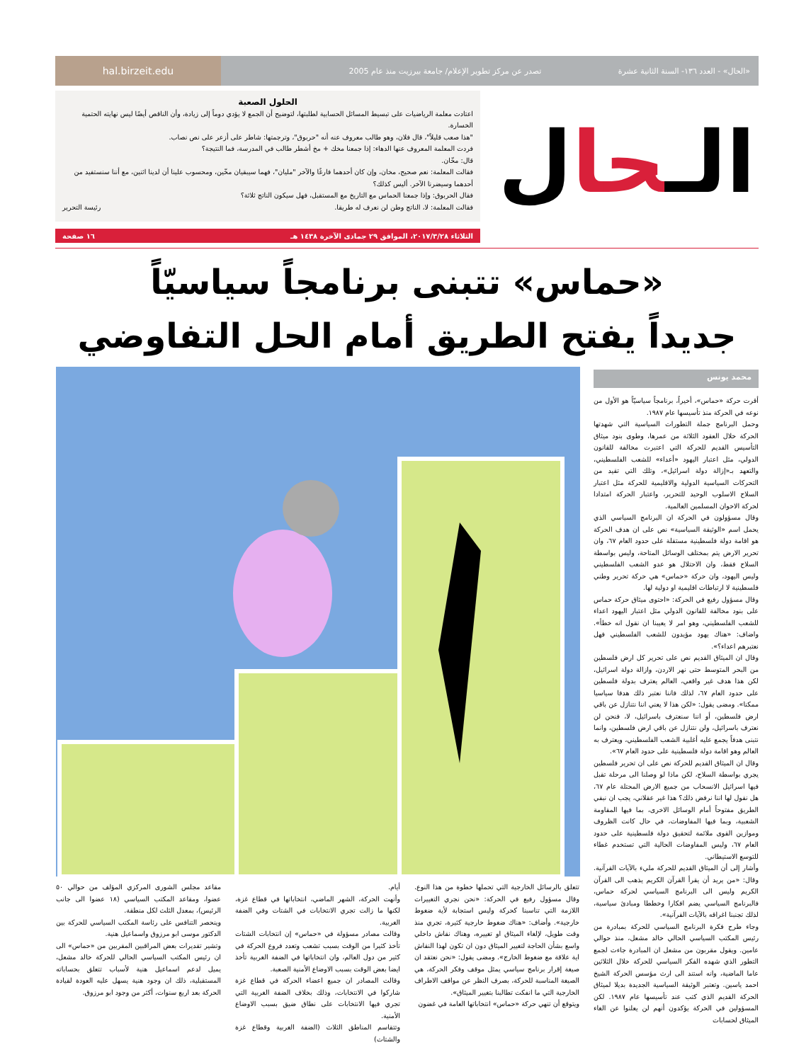«الحال» - العدد ١٣٦- السنة الثانية عشرة
تصدر عن مركز تطوير الإعلام/ جامعة بيرزيت منذ عام 2005
hal.birzeit.edu
الـحال
الحلول الصعبة
اعتادت معلمة الرياضيات على تبسيط المسائل الحسابية لطلبتها، لتوضيح أن الجمع لا يؤدي دوماً إلى زيادة، وأن الناقص أيضًا ليس نهايته الحتمية الخسارة.
"هذا صعب قليلاً"، قال فلان، وهو طالب معروف عنه أنه "حربوق"، وترجمتها: شاطر على أزعر على نص نصاب.
فردت المعلمة المعروف عنها الدهاء: إذا جمعنا مخك + مخ أشطر طالب في المدرسة، فما النتيجة؟
قال: مخّان.
فقالت المعلمة: نعم صحيح، مخان، وإن كان أحدهما فارغًا والآخر "مليان"، فهما سيبقيان مخّين، ومحسوب علينا أن لدينا اثنين، مع أننا سنستفيد من أحدهما وسيضرنا الآخر. أليس كذلك؟
فقال الحربوق: وإذا جمعنا الحماس مع التاريخ مع المستقبل، فهل سيكون الناتج ثلاثة؟
فقالت المعلمة: لا، الناتج وطن لن نعرف له طريقا. رئيسة التحرير
الثلاثاء ٢٠١٧/٣/٢٨، الموافق ٢٩ جمادى الآخرة ١٤٣٨ هـ ١٦ صفحة
«حماس» تتبنى برنامجاً سياسيّاً
جديداً يفتح الطريق أمام الحل التفاوضي
محمد يونس
أقرت حركة «حماس»، أخيراً، برنامجاً سياسيّاً هو الأول من نوعه في الحركة منذ تأسيسها عام ١٩٨٧.
وحمل البرنامج جملة التطورات السياسية التي شهدتها الحركة خلال العقود الثلاثة من عمرها، وطوى بنود ميثاق التأسيس القديم للحركة التي اعتبرت مخالفة للقانون الدولي، مثل اعتبار اليهود «أعداء» للشعب الفلسطيني، والتعهد بـ«إزالة دولة اسرائيل»، وتلك التي تقيد من التحركات السياسية الدولية والاقليمية للحركة مثل اعتبار السلاح الاسلوب الوحيد للتحرير، واعتبار الحركة امتدادا لحركة الاخوان المسلمين العالمية.
وقال مسؤولون في الحركة ان البرنامج السياسي الذي يحمل اسم «الوثيقة السياسية» نص على ان هدف الحركة هو اقامة دولة فلسطينية مستقلة على حدود العام ٦٧، وان تحرير الارض يتم بمختلف الوسائل المتاحة، وليس بواسطة السلاح فقط، وان الاحتلال هو عدو الشعب الفلسطيني وليس اليهود، وان حركة «حماس» هي حركة تحرير وطني فلسطينية لا ارتباطات اقليمية او دولية لها.
وقال مسؤول رفيع في الحركة: «احتوى ميثاق حركة حماس على بنود مخالفة للقانون الدولي مثل اعتبار اليهود اعداء للشعب الفلسطيني، وهو امر لا يعيبنا ان نقول انه خطأ». واضاف: «هناك يهود مؤيدون للشعب الفلسطيني فهل نعتبرهم اعداء؟».
وقال ان الميثاق القديم نص على تحرير كل ارض فلسطين من البحر المتوسط حتى نهر الاردن، وازالة دولة اسرائيل، لكن هذا هدف غير واقعي، العالم يعترف بدولة فلسطين على حدود العام ٦٧، لذلك فاننا نعتبر ذلك هدفا سياسيا ممكنا». ومضى يقول: «لكن هذا لا يعني اننا نتنازل عن باقي ارض فلسطين، أو اننا سنعترف باسرائيل، لا، فنحن لن نعترف باسرائيل، ولن نتنازل عن باقي ارض فلسطين، وانما نتبنى هدفاً يجمع عليه أغلبية الشعب الفلسطيني، ويعترف به العالم وهو اقامة دولة فلسطينية على حدود العام ٦٧».
وقال ان الميثاق القديم للحركة نص على ان تحرير فلسطين يجري بواسطة السلاح، لكن ماذا لو وصلنا الى مرحلة تقبل فيها اسرائيل الانسحاب من جميع الارض المحتلة عام ٦٧، هل نقول لها اننا نرفض ذلك؟ هذا غير عقلاني، يجب ان نبقي الطريق مفتوحاً أمام الوسائل الاخرى، بما فيها المقاومة الشعبية، وبما فيها المفاوضات، في حال كانت الظروف وموازين القوى ملائمة لتحقيق دولة فلسطينية على حدود العام ٦٧، وليس المفاوضات الحالية التي تستخدم غطاء للتوسع الاستيطاني.
وأشار إلى أن الميثاق القديم للحركة مليء بالآيات القرآنية. وقال: «من يريد أن يقرأ القرآن الكريم يذهب الى القرآن الكريم وليس الى البرنامج السياسي لحركة حماس، فالبرنامج السياسي يضم افكارا وخططا ومبادئ سياسية، لذلك تجنبنا اغراقه بالآيات القرآنية».
وجاء طرح فكرة البرنامج السياسي للحركة بمبادرة من رئيس المكتب السياسي الحالي خالد مشعل، منذ حوالي عامين. ويقول مقربون من مشعل ان المبادرة جاءت لجمع التطور الذي شهده الفكر السياسي للحركة خلال الثلاثين عاما الماضية، وانه استند الى ارث مؤسس الحركة الشيخ احمد ياسين. وتعتبر الوثيقة السياسية الجديدة بديلا لميثاق الحركة القديم الذي كتب عند تأسيسها عام ١٩٨٧. لكن المسؤولين في الحركة يؤكدون أنهم لن يعلنوا عن الغاء الميثاق لحسابات
تتعلق بالرسائل الخارجية التي تحملها خطوة من هذا النوع. وقال مسؤول رفيع في الحركة: «نحن نجري التغييرات اللازمة التي تناسبنا كحركة وليس استجابة لأية ضغوط خارجية». وأضاف: «هناك ضغوط خارجية كثيرة، تجري منذ وقت طويل، لإلغاء الميثاق او تغييره، وهناك نقاش داخلي واسع بشأن الحاجة لتغيير الميثاق دون ان تكون لهذا النقاش اية علاقة مع ضغوط الخارج». ومضى يقول: «نحن نعتقد ان صيغة إقرار برنامج سياسي يمثل موقف وفكر الحركة، هي الصيغة المناسبة للحركة، بصرف النظر عن مواقف الاطراف الخارجية التي ما انفكت تطالبنا بتغيير الميثاق».
ويتوقع أن تنهي حركة «حماس» انتخاباتها العامة في غضون
أيام.
وأنهت الحركة، الشهر الماضي، انتخاباتها في قطاع غزة، لكنها ما زالت تجري الانتخابات في الشتات وفي الضفة الغربية.
وقالت مصادر مسؤولة في «حماس» إن انتخابات الشتات تأخذ كثيرا من الوقت بسبب تشعب وتعدد فروع الحركة في كثير من دول العالم، وان انتخاباتها في الضفة الغربية تأخذ ايضا بعض الوقت بسبب الاوضاع الأمنية الصعبة.
وقالت المصادر ان جميع اعضاء الحركة في قطاع غزة شاركوا في الانتخابات، وذلك بخلاف الضفة الغربية التي تجري فيها الانتخابات على نطاق ضيق بسبب الاوضاع الأمنية.
وتتقاسم المناطق الثلاث (الضفة الغربية وقطاع غزة والشتات)
مقاعد مجلس الشورى المركزي المؤلف من حوالي ٥٠ عضوا، ومقاعد المكتب السياسي (١٨ عضوا الى جانب الرئيس)، بمعدل الثلث لكل منطقة.
وينحصر التنافس على رئاسة المكتب السياسي للحركة بين الدكتور موسى ابو مرزوق واسماعيل هنية.
وتشير تقديرات بعض المراقبين المقربين من «حماس» الى ان رئيس المكتب السياسي الحالي للحركة خالد مشعل، يميل لدعم اسماعيل هنية لأسباب تتعلق بحساباته المستقبلية، ذلك ان وجود هنية يسهل عليه العودة لقيادة الحركة بعد اربع سنوات، أكثر من وجود ابو مرزوق.